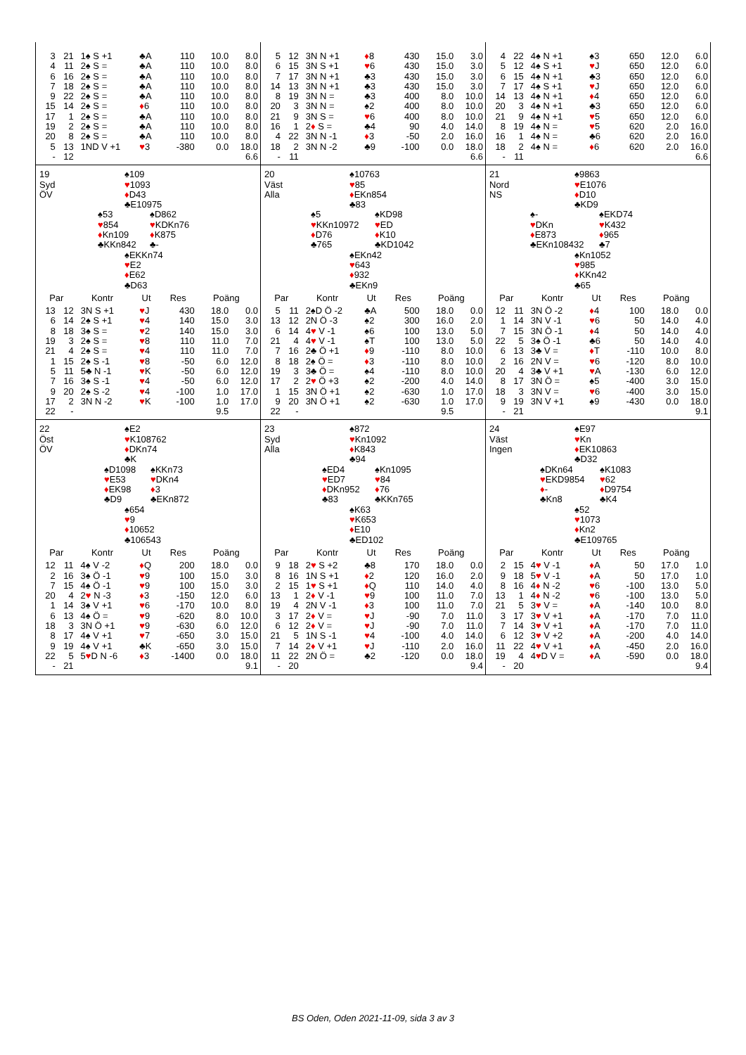| 3 | 21 | 1♠ S +1 | ♣A | 110 | 10.0 | 8.0 |
| 4 | 11 | 2♠ S = | ♣A | 110 | 10.0 | 8.0 |
| 6 | 16 | 2♠ S = | ♣A | 110 | 10.0 | 8.0 |
| 7 | 18 | 2♠ S = | ♣A | 110 | 10.0 | 8.0 |
| 9 | 22 | 2♠ S = | ♣A | 110 | 10.0 | 8.0 |
| 15 | 14 | 2♠ S = | ♦ 6 | 110 | 10.0 | 8.0 |
| 17 | 1 | 2♠ S = | ♣A | 110 | 10.0 | 8.0 |
| 19 | 2 | 2♠ S = | ♣A | 110 | 10.0 | 8.0 |
| 20 | 8 | 2♠ S = | ♣A | 110 | 10.0 | 8.0 |
| 5 | 13 | 1ND V +1 | ♥ 3 | -380 | 0.0 | 18.0 |
| - | 12 | | | | | 6.6 |
| 5 | 12 | 3N N +1 | ♦ 8 | 430 | 15.0 | 3.0 |
| 6 | 15 | 3N S +1 | ♥ 6 | 430 | 15.0 | 3.0 |
| 7 | 17 | 3N N +1 | ♣3 | 430 | 15.0 | 3.0 |
| 14 | 13 | 3N N +1 | ♣3 | 430 | 15.0 | 3.0 |
| 8 | 19 | 3N N = | ♣3 | 400 | 8.0 | 10.0 |
| 20 | 3 | 3N N = | ♠2 | 400 | 8.0 | 10.0 |
| 21 | 9 | 3N S = | ♥ 6 | 400 | 8.0 | 10.0 |
| 16 | 1 | 2 ♦ S = | ♣4 | 90 | 4.0 | 14.0 |
| 4 | 22 | 3N N -1 | ♦ 3 | -50 | 2.0 | 16.0 |
| 18 | 2 | 3N N -2 | ♣9 | -100 | 0.0 | 18.0 |
| - | 11 | | | | | 6.6 |
| 4 | 22 | 4♠ N +1 | ♠3 | 650 | 12.0 | 6.0 |
| 5 | 12 | 4♠ S +1 | ♥ J | 650 | 12.0 | 6.0 |
| 6 | 15 | 4♠ N +1 | ♣3 | 650 | 12.0 | 6.0 |
| 7 | 17 | 4♠ S +1 | ♥ J | 650 | 12.0 | 6.0 |
| 14 | 13 | 4♠ N +1 | ♦ 4 | 650 | 12.0 | 6.0 |
| 20 | 3 | 4♠ N +1 | ♣3 | 650 | 12.0 | 6.0 |
| 21 | 9 | 4♠ N +1 | ♥ 5 | 650 | 12.0 | 6.0 |
| 8 | 19 | 4♠ N = | ♥ 5 | 620 | 2.0 | 16.0 |
| 16 | 1 | 4♠ N = | ♣6 | 620 | 2.0 | 16.0 |
| 18 | 2 | 4♠ N = | ♦ 6 | 620 | 2.0 | 16.0 |
| - | 11 | | | | | 6.6 |
19
Syd
ÖV
♠109
♥1093
♦D43
♣E10975
♠53
♥854
♦Kn109
♣KKn842
♠D862
♥KDKn76
♦K875
♣-
♠EKKn74
♥E2
♦E62
♣D63
| Par | | Kontr | Ut | Res | Poäng | |
| --- | --- | --- | --- | --- | --- | --- |
| 13 | 12 | 3N S +1 | ♥ J | 430 | 18.0 | 0.0 |
| 6 | 14 | 2♠ S +1 | ♥ 4 | 140 | 15.0 | 3.0 |
| 8 | 18 | 3♠ S = | ♥ 2 | 140 | 15.0 | 3.0 |
| 19 | 3 | 2♠ S = | ♥ 8 | 110 | 11.0 | 7.0 |
| 21 | 4 | 2♠ S = | ♥ 4 | 110 | 11.0 | 7.0 |
| 1 | 15 | 2♠ S -1 | ♥ 8 | -50 | 6.0 | 12.0 |
| 5 | 11 | 5♣ N -1 | ♥ K | -50 | 6.0 | 12.0 |
| 7 | 16 | 3♠ S -1 | ♥ 4 | -50 | 6.0 | 12.0 |
| 9 | 20 | 2♠ S -2 | ♥ 4 | -100 | 1.0 | 17.0 |
| 17 | 2 | 3N N -2 | ♥ K | -100 | 1.0 | 17.0 |
| 22 | - | | | | 9.5 | |
20
Väst
Alla
♠10763
♥85
♦EKn854
♣83
♠5
♥KKn10972
♦D76
♣765
♠KD98
♥ED
♦K10
♣KD1042
♠EKn42
♥643
♦932
♣EKn9
| Par | | Kontr | Ut | Res | Poäng | |
| --- | --- | --- | --- | --- | --- | --- |
| 5 | 11 | 2♠D Ö -2 | ♣A | 500 | 18.0 | 0.0 |
| 13 | 12 | 2N Ö -3 | ♠2 | 300 | 16.0 | 2.0 |
| 6 | 14 | 4 ♥ V -1 | ♠6 | 100 | 13.0 | 5.0 |
| 21 | 4 | 4 ♥ V -1 | ♠T | 100 | 13.0 | 5.0 |
| 7 | 16 | 2♣ Ö +1 | ♦ 9 | -110 | 8.0 | 10.0 |
| 8 | 18 | 2♠ Ö = | ♦ 3 | -110 | 8.0 | 10.0 |
| 19 | 3 | 3♣ Ö = | ♠4 | -110 | 8.0 | 10.0 |
| 17 | 2 | 2 ♥ Ö +3 | ♠2 | -200 | 4.0 | 14.0 |
| 1 | 15 | 3N Ö +1 | ♠2 | -630 | 1.0 | 17.0 |
| 9 | 20 | 3N Ö +1 | ♠2 | -630 | 1.0 | 17.0 |
| 22 | - | | | | 9.5 | |
21
Nord
NS
♠9863
♥E1076
♦D10
♣KD9
♠-
♥DKn
♦E873
♣EKn108432
♠EKD74
♥K432
♦965
♣7
♠Kn1052
♥985
♦KKn42
♣65
| Par | | Kontr | Ut | Res | Poäng | |
| --- | --- | --- | --- | --- | --- | --- |
| 12 | 11 | 3N Ö -2 | ♦ 4 | 100 | 18.0 | 0.0 |
| 1 | 14 | 3N V -1 | ♥ 6 | 50 | 14.0 | 4.0 |
| 7 | 15 | 3N Ö -1 | ♦ 4 | 50 | 14.0 | 4.0 |
| 22 | 5 | 3♠ Ö -1 | ♣6 | 50 | 14.0 | 4.0 |
| 6 | 13 | 3♣ V = | ♦ T | -110 | 10.0 | 8.0 |
| 2 | 16 | 2N V = | ♥ 6 | -120 | 8.0 | 10.0 |
| 20 | 4 | 3♣ V +1 | ♥ A | -130 | 6.0 | 12.0 |
| 8 | 17 | 3N Ö = | ♠5 | -400 | 3.0 | 15.0 |
| 18 | 3 | 3N V = | ♥ 6 | -400 | 3.0 | 15.0 |
| 9 | 19 | 3N V +1 | ♠9 | -430 | 0.0 | 18.0 |
| - | 21 | | | | | 9.1 |
22
Öst
ÖV
♠E2
♥K108762
♦DKn74
♣K
♠D1098
♥E53
♦EK98
♣D9
♠KKn73
♥DKn4
♦3
♣EKn872
♠654
♥9
♦10652
♣106543
| Par | | Kontr | Ut | Res | Poäng | |
| --- | --- | --- | --- | --- | --- | --- |
| 12 | 11 | 4♠ V -2 | ♦ Q | 200 | 18.0 | 0.0 |
| 2 | 16 | 3♠ Ö -1 | ♥ 9 | 100 | 15.0 | 3.0 |
| 7 | 15 | 4♠ Ö -1 | ♥ 9 | 100 | 15.0 | 3.0 |
| 20 | 4 | 2 ♥ N -3 | ♦ 3 | -150 | 12.0 | 6.0 |
| 1 | 14 | 3♠ V +1 | ♥ 6 | -170 | 10.0 | 8.0 |
| 6 | 13 | 4♠ Ö = | ♥ 9 | -620 | 8.0 | 10.0 |
| 18 | 3 | 3N Ö +1 | ♥ 9 | -630 | 6.0 | 12.0 |
| 8 | 17 | 4♠ V +1 | ♥ 7 | -650 | 3.0 | 15.0 |
| 9 | 19 | 4♠ V +1 | ♣K | -650 | 3.0 | 15.0 |
| 22 | 5 | 5 ♥ D N -6 | ♦ 3 | -1400 | 0.0 | 18.0 |
| - | 21 | | | | | 9.1 |
23
Syd
Alla
♠872
♥Kn1092
♦K843
♣94
♠ED4
♥ED7
♦DKn952
♣83
♠Kn1095
♥84
♦76
♣KKn765
♠K63
♥K653
♦E10
♣ED102
| Par | | Kontr | Ut | Res | Poäng | |
| --- | --- | --- | --- | --- | --- | --- |
| 9 | 18 | 2 ♥ S +2 | ♣8 | 170 | 18.0 | 0.0 |
| 8 | 16 | 1N S +1 | ♦ 2 | 120 | 16.0 | 2.0 |
| 2 | 15 | 1 ♥ S +1 | ♦ Q | 110 | 14.0 | 4.0 |
| 13 | 1 | 2 ♦ V -1 | ♥ 9 | 100 | 11.0 | 7.0 |
| 19 | 4 | 2N V -1 | ♦ 3 | 100 | 11.0 | 7.0 |
| 3 | 17 | 2 ♦ V = | ♥ J | -90 | 7.0 | 11.0 |
| 6 | 12 | 2 ♦ V = | ♥ J | -90 | 7.0 | 11.0 |
| 21 | 5 | 1N S -1 | ♥ 4 | -100 | 4.0 | 14.0 |
| 7 | 14 | 2 ♦ V +1 | ♥ J | -110 | 2.0 | 16.0 |
| 11 | 22 | 2N Ö = | ♣2 | -120 | 0.0 | 18.0 |
| - | 20 | | | | | 9.4 |
24
Väst
Ingen
♠E97
♥Kn
♦EK10863
♣D32
♠DKn64
♥EKD9854
♦-
♣Kn8
♠K1083
♥62
♦D9754
♣K4
♠52
♥1073
♦Kn2
♣E109765
| Par | | Kontr | Ut | Res | Poäng | |
| --- | --- | --- | --- | --- | --- | --- |
| 2 | 15 | 4 ♥ V -1 | ♦ A | 50 | 17.0 | 1.0 |
| 9 | 18 | 5 ♥ V -1 | ♦ A | 50 | 17.0 | 1.0 |
| 8 | 16 | 4 ♦ N -2 | ♥ 6 | -100 | 13.0 | 5.0 |
| 13 | 1 | 4 ♦ N -2 | ♥ 6 | -100 | 13.0 | 5.0 |
| 21 | 5 | 3 ♥ V = | ♦ A | -140 | 10.0 | 8.0 |
| 3 | 17 | 3 ♥ V +1 | ♦ A | -170 | 7.0 | 11.0 |
| 7 | 14 | 3 ♥ V +1 | ♦ A | -170 | 7.0 | 11.0 |
| 6 | 12 | 3 ♥ V +2 | ♦ A | -200 | 4.0 | 14.0 |
| 11 | 22 | 4 ♥ V +1 | ♦ A | -450 | 2.0 | 16.0 |
| 19 | 4 | 4 ♥ D V = | ♦ A | -590 | 0.0 | 18.0 |
| - | 20 | | | | | 9.4 |
BS Oden, Oden 2021-11-09, sida 3 av 3